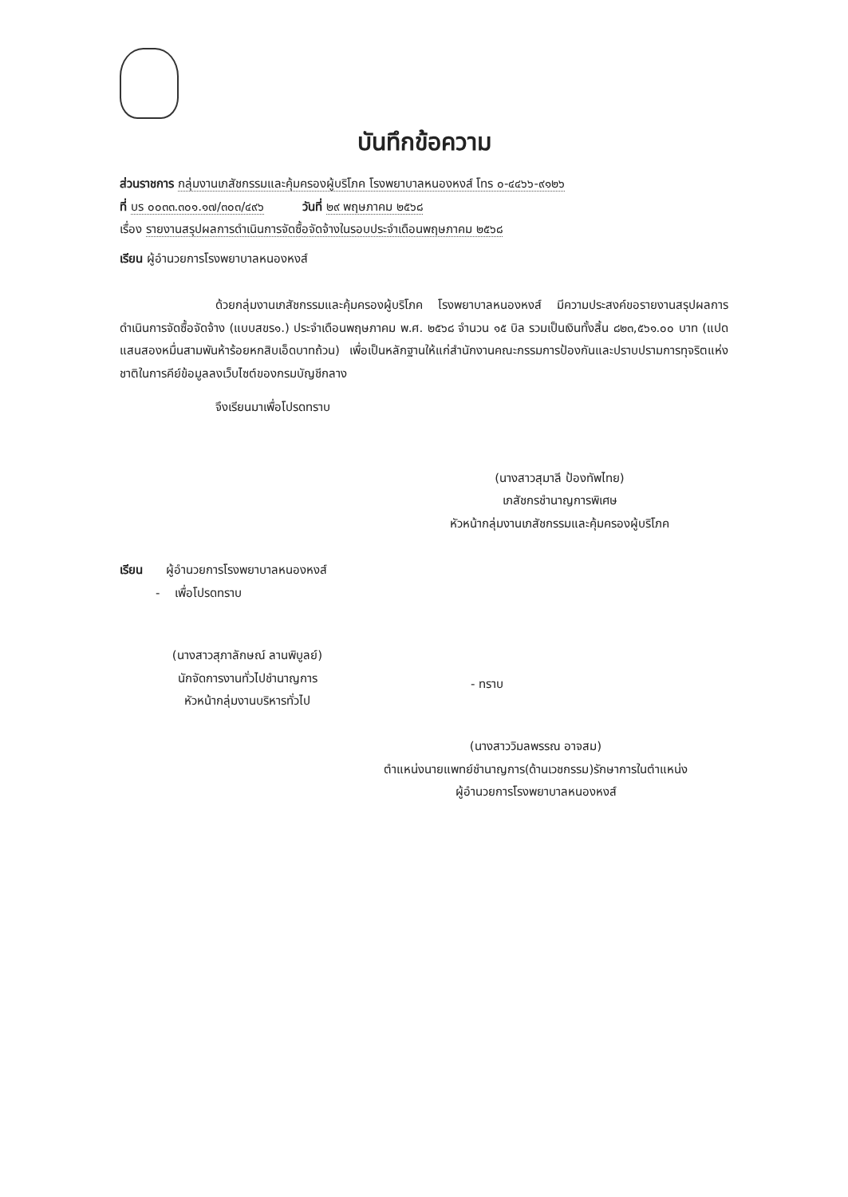บันทึกข้อความ
ส่วนราชการ กลุ่มงานเภสัชกรรมและคุ้มครองผู้บริโภค โรงพยาบาลหนองหงส์ โทร ๐-๔๔๖๖-๙๑๒๖
ที่ บร ๐๐๓๓.๓๐๑.๑๗/๓๐๓/๔๙๖ วันที่ ๒๙ พฤษภาคม ๒๕๖๘
เรื่อง รายงานสรุปผลการดำเนินการจัดซื้อจัดจ้างในรอบประจำเดือนพฤษภาคม ๒๕๖๘
เรียน ผู้อำนวยการโรงพยาบาลหนองหงส์
ด้วยกลุ่มงานเภสัชกรรมและคุ้มครองผู้บริโภค โรงพยาบาลหนองหงส์ มีความประสงค์ขอรายงานสรุปผลการดำเนินการจัดซื้อจัดจ้าง (แบบสขร๑.) ประจำเดือนพฤษภาคม พ.ศ. ๒๕๖๘ จำนวน ๑๕ บิล รวมเป็นเงินทั้งสิ้น ๘๒๓,๕๖๑.๐๐ บาท (แปดแสนสองหมื่นสามพันห้าร้อยหกสิบเอ็ดบาทถ้วน) เพื่อเป็นหลักฐานให้แก่สำนักงานคณะกรรมการป้องกันและปราบปรามการทุจริตแห่งชาติในการคีย์ข้อมูลลงเว็บไซต์ของกรมบัญชีกลาง
จึงเรียนมาเพื่อโปรดทราบ
(นางสาวสุมาลี ป้องทัพไทย)
เภสัชกรชำนาญการพิเศษ
หัวหน้ากลุ่มงานเภสัชกรรมและคุ้มครองผู้บริโภค
เรียน ผู้อำนวยการโรงพยาบาลหนองหงส์
- เพื่อโปรดทราบ
(นางสาวสุภาลักษณ์ ลานพิบูลย์)
นักจัดการงานทั่วไปชำนาญการ
หัวหน้ากลุ่มงานบริหารทั่วไป
- ทราบ
(นางสาววิมลพรรณ อาจสม)
ตำแหน่งนายแพทย์ชำนาญการ(ด้านเวชกรรม)รักษาการในตำแหน่ง
ผู้อำนวยการโรงพยาบาลหนองหงส์